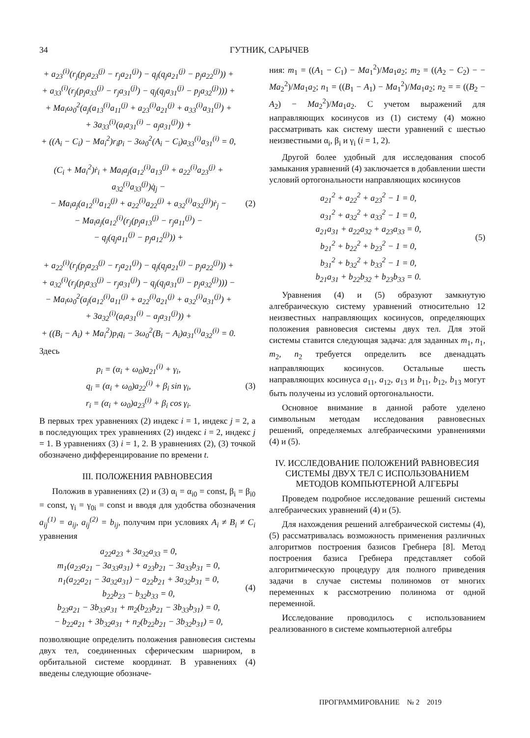34 ГУТНИК, САРЫЧЕВ
+ a<sub>23</sub><sup>(i)</sup>(r<sub>j</sub>(p<sub>j</sub>a<sub>23</sub><sup>(j)</sup> − r<sub>j</sub>a<sub>21</sub><sup>(j)</sup>) − q<sub>j</sub>(q<sub>j</sub>a<sub>21</sub><sup>(j)</sup> − p<sub>j</sub>a<sub>22</sub><sup>(j)</sup>)) +
+ a<sub>33</sub><sup>(i)</sup>(r<sub>j</sub>(p<sub>j</sub>a<sub>33</sub><sup>(j)</sup> − r<sub>j</sub>a<sub>31</sub><sup>(j)</sup>) − q<sub>j</sub>(q<sub>j</sub>a<sub>31</sub><sup>(j)</sup> − p<sub>j</sub>a<sub>32</sub><sup>(j)</sup>))) +
+ Ma<sub>i</sub>ω<sub>0</sub><sup>2</sup>(a<sub>j</sub>(a<sub>13</sub><sup>(i)</sup>a<sub>11</sub><sup>(j)</sup> + a<sub>23</sub><sup>(i)</sup>a<sub>21</sub><sup>(j)</sup> + a<sub>33</sub><sup>(i)</sup>a<sub>31</sub><sup>(j)</sup>) +
+ 3a<sub>33</sub><sup>(i)</sup>(a<sub>i</sub>a<sub>31</sub><sup>(i)</sup> − a<sub>j</sub>a<sub>31</sub><sup>(j)</sup>)) +
+ ((A<sub>i</sub> − C<sub>i</sub>) − Ma<sub>i</sub><sup>2</sup>)r<sub>i</sub>p<sub>i</sub> − 3ω<sub>0</sub><sup>2</sup>(A<sub>i</sub> − C<sub>i</sub>)a<sub>33</sub><sup>(i)</sup>a<sub>31</sub><sup>(i)</sup> = 0,
(C<sub>i</sub> + Ma<sub>i</sub><sup>2</sup>)ṙ<sub>i</sub> + Ma<sub>i</sub>a<sub>j</sub>(a<sub>12</sub><sup>(i)</sup>a<sub>13</sub><sup>(j)</sup> + a<sub>22</sub><sup>(i)</sup>a<sub>23</sub><sup>(j)</sup> + a<sub>32</sub><sup>(i)</sup>a<sub>33</sub><sup>(j)</sup>)q̇<sub>j</sub> −
− Ma<sub>i</sub>a<sub>j</sub>(a<sub>12</sub><sup>(i)</sup>a<sub>12</sub><sup>(j)</sup> + a<sub>22</sub><sup>(i)</sup>a<sub>22</sub><sup>(j)</sup> + a<sub>32</sub><sup>(i)</sup>a<sub>32</sub><sup>(j)</sup>)ṙ<sub>j</sub> −
− Ma<sub>i</sub>a<sub>j</sub>(a<sub>12</sub><sup>(i)</sup>(r<sub>j</sub>(p<sub>j</sub>a<sub>13</sub><sup>(j)</sup> − r<sub>j</sub>a<sub>11</sub><sup>(j)</sup>) −
− q<sub>j</sub>(q<sub>j</sub>a<sub>11</sub><sup>(j)</sup> − p<sub>j</sub>a<sub>12</sub><sup>(j)</sup>)) +
+ a<sub>22</sub><sup>(i)</sup>(r<sub>j</sub>(p<sub>j</sub>a<sub>23</sub><sup>(j)</sup> − r<sub>j</sub>a<sub>21</sub><sup>(j)</sup>) − q<sub>j</sub>(q<sub>j</sub>a<sub>21</sub><sup>(j)</sup> − p<sub>j</sub>a<sub>22</sub><sup>(j)</sup>)) +
+ a<sub>32</sub><sup>(i)</sup>(r<sub>j</sub>(p<sub>j</sub>a<sub>33</sub><sup>(j)</sup> − r<sub>j</sub>a<sub>31</sub><sup>(j)</sup>) − q<sub>j</sub>(q<sub>j</sub>a<sub>31</sub><sup>(j)</sup> − p<sub>j</sub>a<sub>32</sub><sup>(j)</sup>))) −
− Ma<sub>i</sub>ω<sub>0</sub><sup>2</sup>(a<sub>j</sub>(a<sub>12</sub><sup>(i)</sup>a<sub>11</sub><sup>(j)</sup> + a<sub>22</sub><sup>(i)</sup>a<sub>21</sub><sup>(j)</sup> + a<sub>32</sub><sup>(i)</sup>a<sub>31</sub><sup>(j)</sup>) +
+ 3a<sub>32</sub><sup>(i)</sup>(a<sub>i</sub>a<sub>31</sub><sup>(i)</sup> − a<sub>j</sub>a<sub>31</sub><sup>(j)</sup>)) +
+ ((B<sub>i</sub> − A<sub>i</sub>) + Ma<sub>i</sub><sup>2</sup>)p<sub>i</sub>q<sub>i</sub> − 3ω<sub>0</sub><sup>2</sup>(B<sub>i</sub> − A<sub>i</sub>)a<sub>31</sub><sup>(i)</sup>a<sub>32</sub><sup>(i)</sup> = 0.
(2)
Здесь
p<sub>i</sub> = (α<sub>i</sub> + ω<sub>0</sub>)a<sub>21</sub><sup>(i)</sup> + γ<sub>i</sub>,
q<sub>i</sub> = (α<sub>i</sub> + ω<sub>0</sub>)a<sub>22</sub><sup>(i)</sup> + β<sub>i</sub> sin γ<sub>i</sub>,
r<sub>i</sub> = (α<sub>i</sub> + ω<sub>0</sub>)a<sub>23</sub><sup>(i)</sup> + β<sub>i</sub> cos γ<sub>i</sub>.
(3)
В первых трех уравнениях (2) индекс i = 1, индекс j = 2, а в последующих трех уравнениях (2) индекс i = 2, индекс j = 1. В уравнениях (3) i = 1, 2. В уравнениях (2), (3) точкой обозначено дифференцирование по времени t.
III. ПОЛОЖЕНИЯ РАВНОВЕСИЯ
Положив в уравнениях (2) и (3) α<sub>i</sub> = α<sub>i0</sub> = const, β<sub>i</sub> = β<sub>i0</sub> = const, γ<sub>i</sub> = γ<sub>0i</sub> = const и вводя для удобства обозначения a<sub>ij</sub><sup>(1)</sup> = a<sub>ij</sub>, a<sub>ij</sub><sup>(2)</sup> = b<sub>ij</sub>, получим при условиях A<sub>i</sub> ≠ B<sub>i</sub> ≠ C<sub>i</sub> уравнения
a<sub>22</sub>a<sub>23</sub> + 3a<sub>32</sub>a<sub>33</sub> = 0,
m<sub>1</sub>(a<sub>23</sub>a<sub>21</sub> − 3a<sub>33</sub>a<sub>31</sub>) + a<sub>23</sub>b<sub>21</sub> − 3a<sub>33</sub>b<sub>31</sub> = 0,
n<sub>1</sub>(a<sub>22</sub>a<sub>21</sub> − 3a<sub>32</sub>a<sub>31</sub>) − a<sub>22</sub>b<sub>21</sub> + 3a<sub>32</sub>b<sub>31</sub> = 0,
b<sub>22</sub>b<sub>23</sub> − b<sub>32</sub>b<sub>33</sub> = 0,
b<sub>23</sub>a<sub>21</sub> − 3b<sub>33</sub>a<sub>31</sub> + m<sub>2</sub>(b<sub>23</sub>b<sub>21</sub> − 3b<sub>33</sub>b<sub>31</sub>) = 0,
− b<sub>22</sub>a<sub>21</sub> + 3b<sub>32</sub>a<sub>31</sub> + n<sub>2</sub>(b<sub>22</sub>b<sub>21</sub> − 3b<sub>32</sub>b<sub>31</sub>) = 0,
(4)
позволяющие определить положения равновесия системы двух тел, соединенных сферическим шарниром, в орбитальной системе координат. В уравнениях (4) введены следующие обозначе-
ния: m<sub>1</sub> = ((A<sub>1</sub> − C<sub>1</sub>) − Ma<sub>1</sub><sup>2</sup>)/Ma<sub>1</sub>a<sub>2</sub>; m<sub>2</sub> = ((A<sub>2</sub> − C<sub>2</sub>) − − Ma<sub>2</sub><sup>2</sup>)/Ma<sub>1</sub>a<sub>2</sub>; n<sub>1</sub> = ((B<sub>1</sub> − A<sub>1</sub>) − Ma<sub>1</sub><sup>2</sup>)/Ma<sub>1</sub>a<sub>2</sub>; n<sub>2</sub> = = ((B<sub>2</sub> − A<sub>2</sub>) − Ma<sub>2</sub><sup>2</sup>)/Ma<sub>1</sub>a<sub>2</sub>. С учетом выражений для направляющих косинусов из (1) систему (4) можно рассматривать как систему шести уравнений с шестью неизвестными α<sub>i</sub>, β<sub>i</sub> и γ<sub>i</sub> (i = 1, 2).
Другой более удобный для исследования способ замыкания уравнений (4) заключается в добавлении шести условий ортогональности направляющих косинусов
a<sub>21</sub><sup>2</sup> + a<sub>22</sub><sup>2</sup> + a<sub>23</sub><sup>2</sup> − 1 = 0,
a<sub>31</sub><sup>2</sup> + a<sub>32</sub><sup>2</sup> + a<sub>33</sub><sup>2</sup> − 1 = 0,
a<sub>21</sub>a<sub>31</sub> + a<sub>22</sub>a<sub>32</sub> + a<sub>23</sub>a<sub>33</sub> = 0,
b<sub>21</sub><sup>2</sup> + b<sub>22</sub><sup>2</sup> + b<sub>23</sub><sup>2</sup> − 1 = 0,
b<sub>31</sub><sup>2</sup> + b<sub>32</sub><sup>2</sup> + b<sub>33</sub><sup>2</sup> − 1 = 0,
b<sub>21</sub>a<sub>31</sub> + b<sub>22</sub>b<sub>32</sub> + b<sub>23</sub>b<sub>33</sub> = 0.
(5)
Уравнения (4) и (5) образуют замкнутую алгебраическую систему уравнений относительно 12 неизвестных направляющих косинусов, определяющих положения равновесия системы двух тел. Для этой системы ставится следующая задача: для заданных m<sub>1</sub>, n<sub>1</sub>, m<sub>2</sub>, n<sub>2</sub> требуется определить все двенадцать направляющих косинусов. Остальные шесть направляющих косинуса a<sub>11</sub>, a<sub>12</sub>, a<sub>13</sub> и b<sub>11</sub>, b<sub>12</sub>, b<sub>13</sub> могут быть получены из условий ортогональности.
Основное внимание в данной работе уделено символьным методам исследования равновесных решений, определяемых алгебраическими уравнениями (4) и (5).
IV. ИССЛЕДОВАНИЕ ПОЛОЖЕНИЙ РАВНОВЕСИЯ СИСТЕМЫ ДВУХ ТЕЛ С ИСПОЛЬЗОВАНИЕМ МЕТОДОВ КОМПЬЮТЕРНОЙ АЛГЕБРЫ
Проведем подробное исследование решений системы алгебраических уравнений (4) и (5).
Для нахождения решений алгебраической системы (4), (5) рассматривалась возможность применения различных алгоритмов построения базисов Гребнера [8]. Метод построения базиса Гребнера представляет собой алгоритмическую процедуру для полного приведения задачи в случае системы полиномов от многих переменных к рассмотрению полинома от одной переменной.
Исследование проводилось с использованием реализованного в системе компьютерной алгебры
ПРОГРАММИРОВАНИЕ № 2 2019